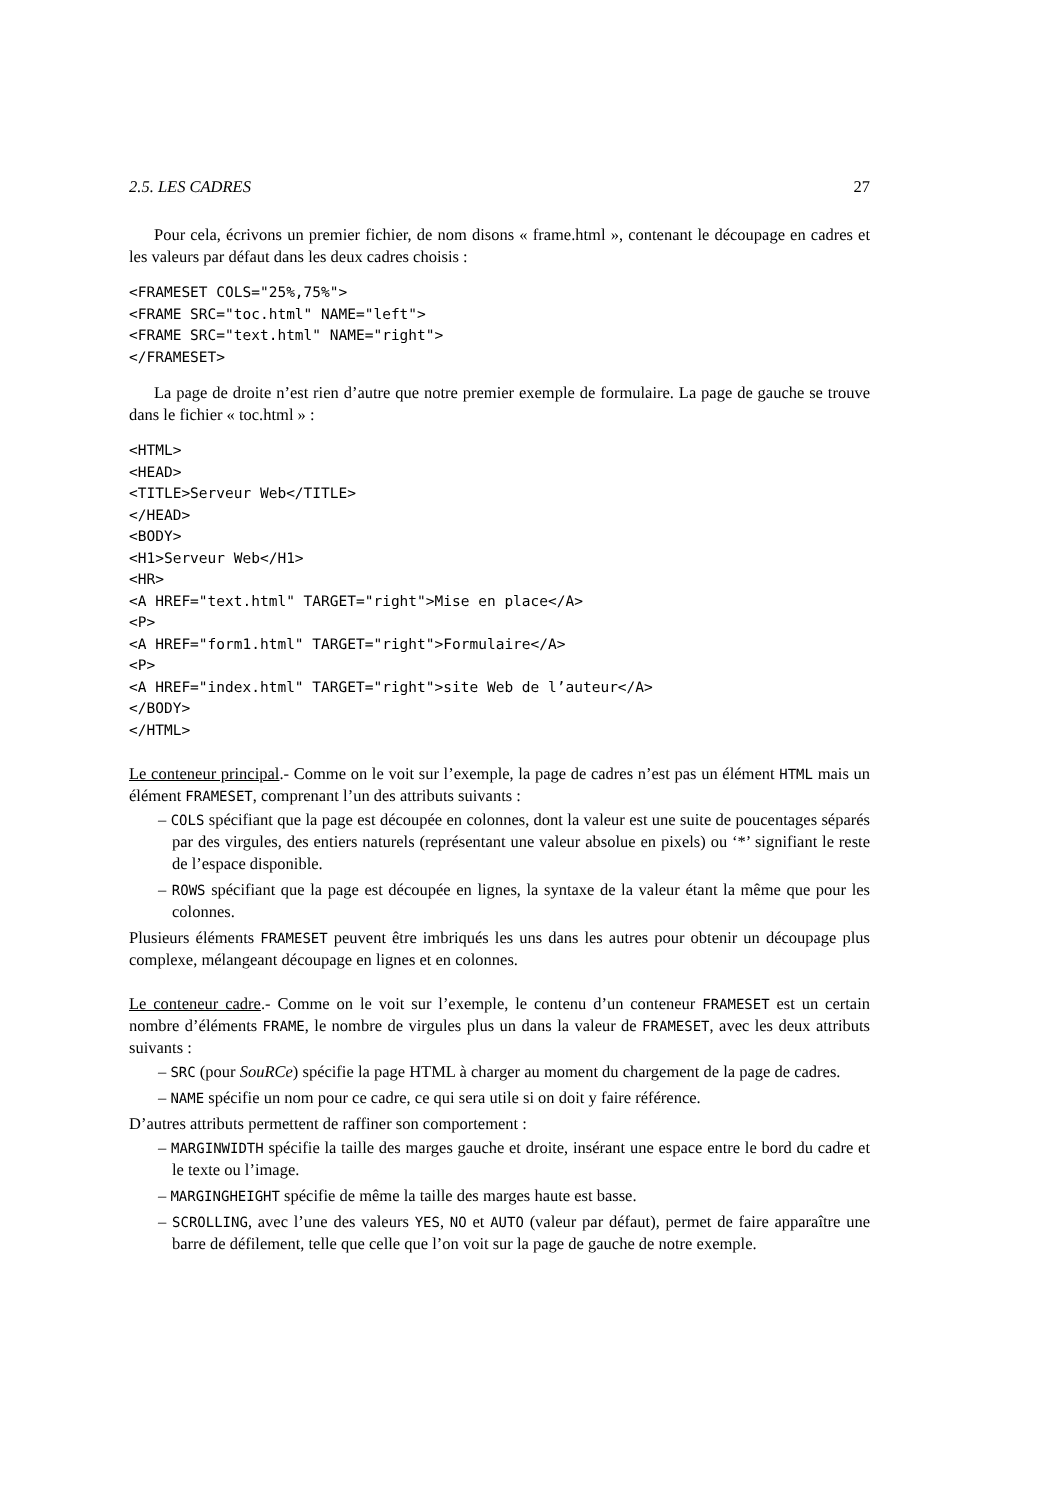2.5. LES CADRES 27
Pour cela, écrivons un premier fichier, de nom disons « frame.html », contenant le découpage en cadres et les valeurs par défaut dans les deux cadres choisis :
<FRAMESET COLS="25%,75%">
<FRAME SRC="toc.html" NAME="left">
<FRAME SRC="text.html" NAME="right">
</FRAMESET>
La page de droite n’est rien d’autre que notre premier exemple de formulaire. La page de gauche se trouve dans le fichier « toc.html » :
<HTML>
<HEAD>
<TITLE>Serveur Web</TITLE>
</HEAD>
<BODY>
<H1>Serveur Web</H1>
<HR>
<A HREF="text.html" TARGET="right">Mise en place</A>
<P>
<A HREF="form1.html" TARGET="right">Formulaire</A>
<P>
<A HREF="index.html" TARGET="right">site Web de l’auteur</A>
</BODY>
</HTML>
Le conteneur principal.- Comme on le voit sur l’exemple, la page de cadres n’est pas un élément HTML mais un élément FRAMESET, comprenant l’un des attributs suivants :
– COLS spécifiant que la page est découpée en colonnes, dont la valeur est une suite de poucentages séparés par des virgules, des entiers naturels (représentant une valeur absolue en pixels) ou ‘*’ signifiant le reste de l’espace disponible.
– ROWS spécifiant que la page est découpée en lignes, la syntaxe de la valeur étant la même que pour les colonnes.
Plusieurs éléments FRAMESET peuvent être imbriqués les uns dans les autres pour obtenir un découpage plus complexe, mélangeant découpage en lignes et en colonnes.
Le conteneur cadre.- Comme on le voit sur l’exemple, le contenu d’un conteneur FRAMESET est un certain nombre d’éléments FRAME, le nombre de virgules plus un dans la valeur de FRAMESET, avec les deux attributs suivants :
– SRC (pour SouRCe) spécifie la page HTML à charger au moment du chargement de la page de cadres.
– NAME spécifie un nom pour ce cadre, ce qui sera utile si on doit y faire référence.
D’autres attributs permettent de raffiner son comportement :
– MARGINWIDTH spécifie la taille des marges gauche et droite, insérant une espace entre le bord du cadre et le texte ou l’image.
– MARGINGHEIGHT spécifie de même la taille des marges haute est basse.
– SCROLLING, avec l’une des valeurs YES, NO et AUTO (valeur par défaut), permet de faire apparaître une barre de défilement, telle que celle que l’on voit sur la page de gauche de notre exemple.